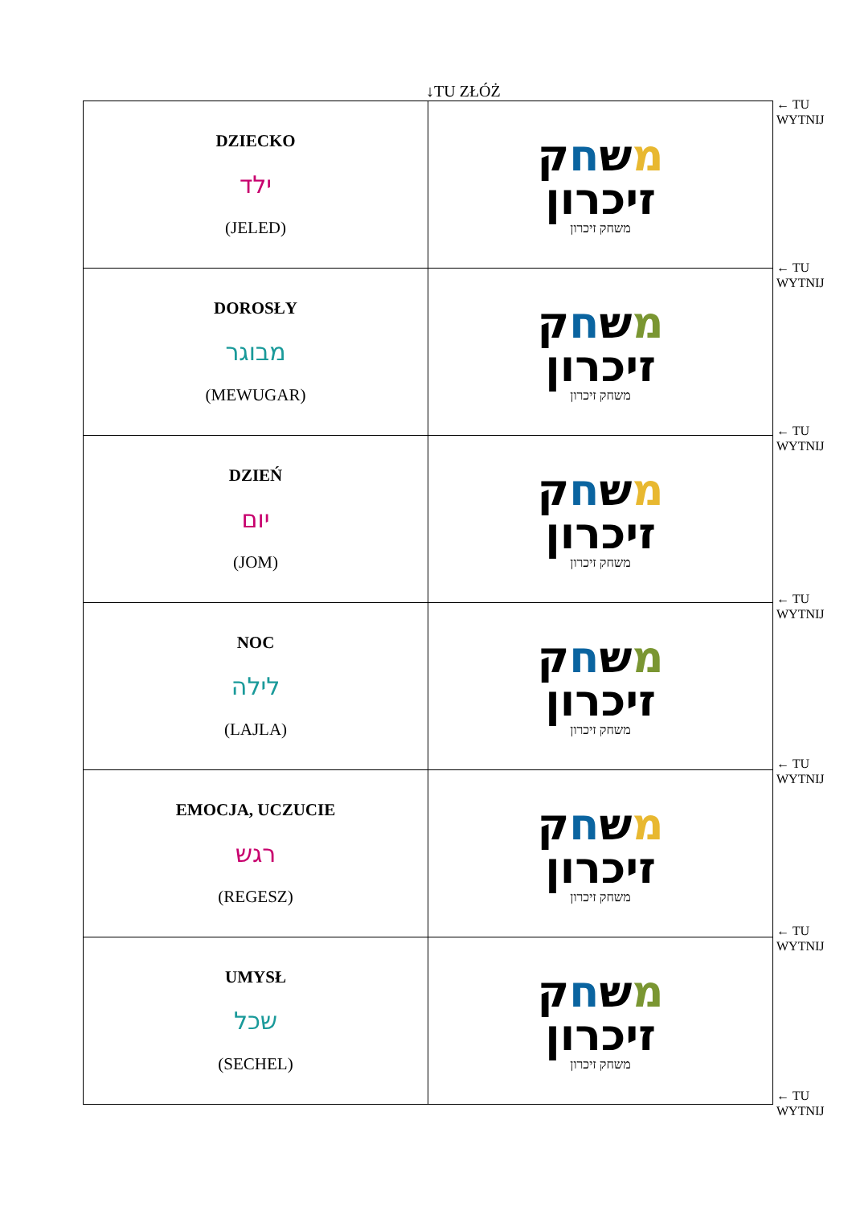↓TU ZŁÓŻ
| DZIECKO ילד (JELED) | מ ש ח ק זיכרון משחק זיכרון |
| DOROSŁY מבוגר (MEWUGAR) | מ ש ח ק זיכרון משחק זיכרון |
| DZIEŃ יום (JOM) | מ ש ח ק זיכרון משחק זיכרון |
| NOC לילה (LAJLA) | מ ש ח ק זיכרון משחק זיכרון |
| EMOCJA, UCZUCIE רגש (REGESZ) | מ ש ח ק זיכרון משחק זיכרון |
| UMYSŁ שכל (SECHEL) | מ ש ח ק זיכרון משחק זיכרון |
← TU
WYTNIJ
← TU
WYTNIJ
← TU
WYTNIJ
← TU
WYTNIJ
← TU
WYTNIJ
← TU
WYTNIJ
← TU
WYTNIJ